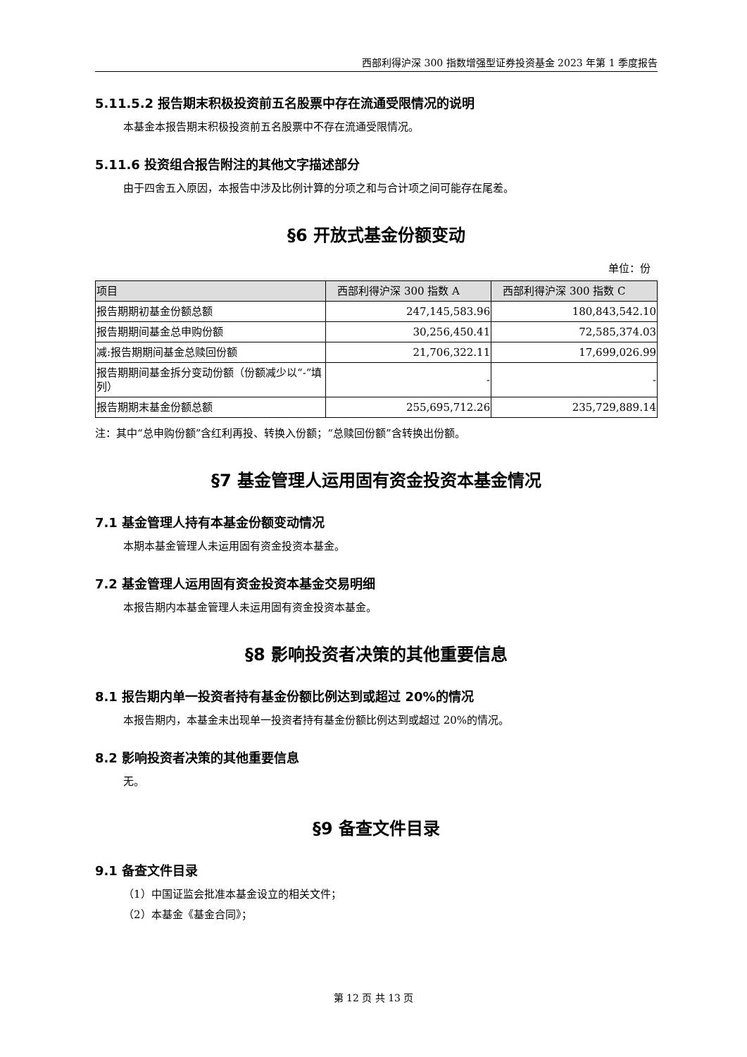西部利得沪深 300 指数增强型证券投资基金 2023 年第 1 季度报告
5.11.5.2 报告期末积极投资前五名股票中存在流通受限情况的说明
本基金本报告期末积极投资前五名股票中不存在流通受限情况。
5.11.6 投资组合报告附注的其他文字描述部分
由于四舍五入原因，本报告中涉及比例计算的分项之和与合计项之间可能存在尾差。
§6 开放式基金份额变动
单位：份
| 项目 | 西部利得沪深 300 指数 A | 西部利得沪深 300 指数 C |
| --- | --- | --- |
| 报告期期初基金份额总额 | 247,145,583.96 | 180,843,542.10 |
| 报告期期间基金总申购份额 | 30,256,450.41 | 72,585,374.03 |
| 减:报告期期间基金总赎回份额 | 21,706,322.11 | 17,699,026.99 |
| 报告期期间基金拆分变动份额（份额减少以“-”填列） | - | - |
| 报告期期末基金份额总额 | 255,695,712.26 | 235,729,889.14 |
注：其中“总申购份额”含红利再投、转换入份额；“总赎回份额”含转换出份额。
§7 基金管理人运用固有资金投资本基金情况
7.1 基金管理人持有本基金份额变动情况
本期本基金管理人未运用固有资金投资本基金。
7.2 基金管理人运用固有资金投资本基金交易明细
本报告期内本基金管理人未运用固有资金投资本基金。
§8 影响投资者决策的其他重要信息
8.1 报告期内单一投资者持有基金份额比例达到或超过 20%的情况
本报告期内，本基金未出现单一投资者持有基金份额比例达到或超过 20%的情况。
8.2 影响投资者决策的其他重要信息
无。
§9 备查文件目录
9.1 备查文件目录
（1）中国证监会批准本基金设立的相关文件；
（2）本基金《基金合同》；
第 12 页 共 13 页